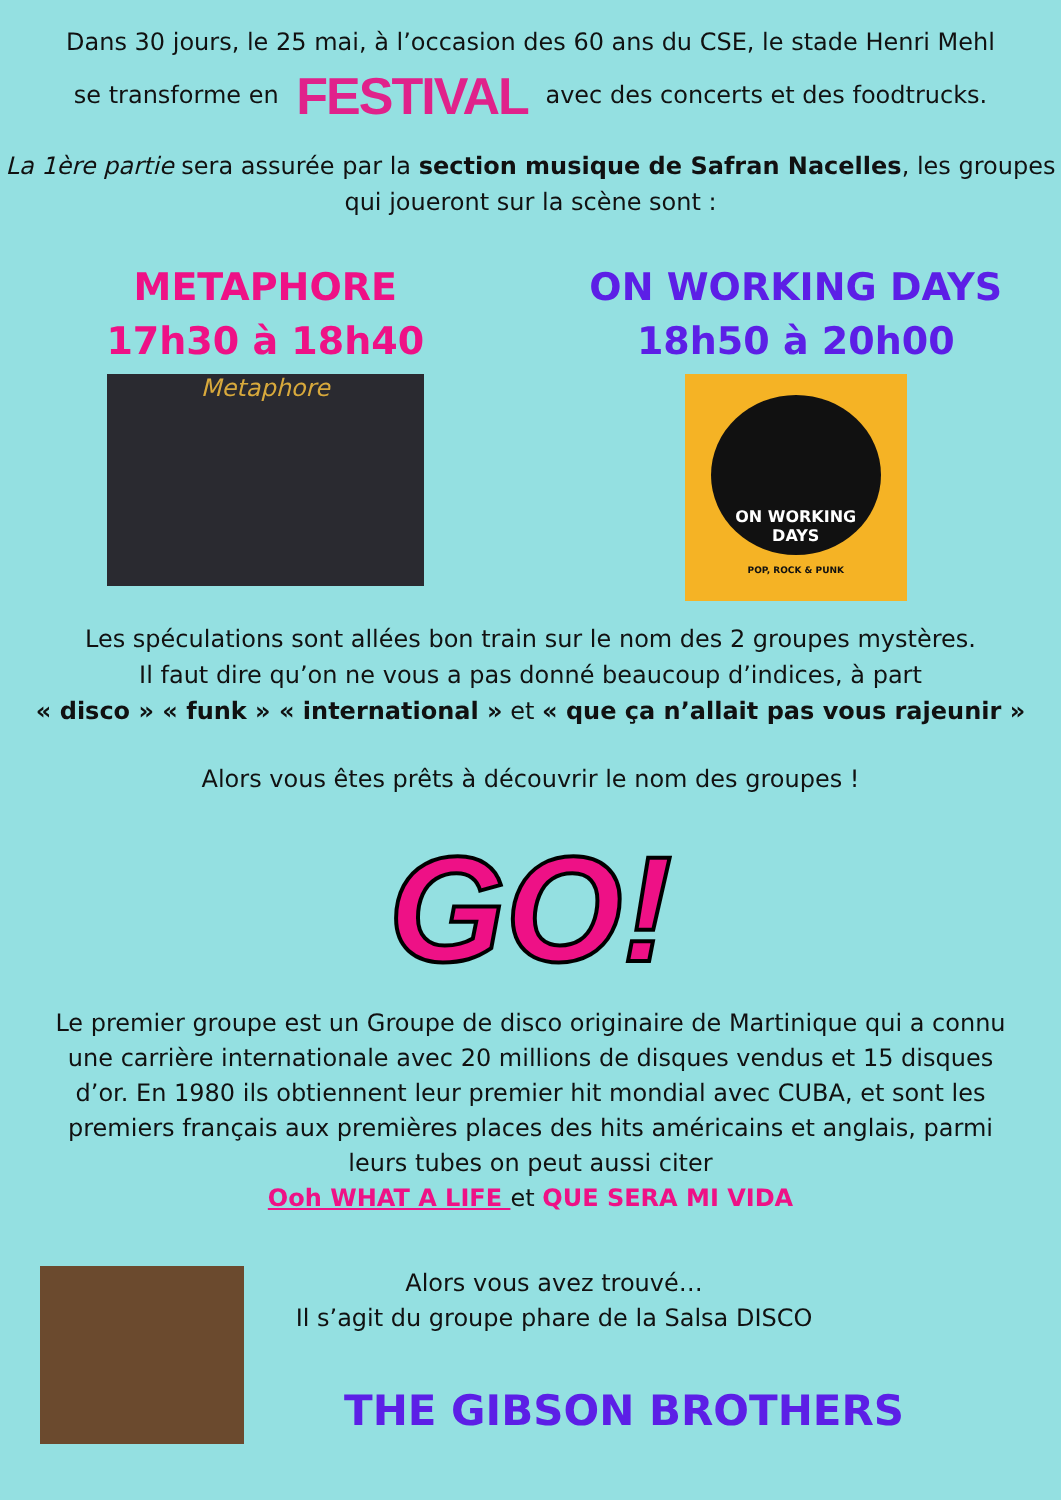Dans 30 jours, le 25 mai, à l’occasion des 60 ans du CSE, le stade Henri Mehl
se transforme en FESTIVAL avec des concerts et des foodtrucks.
La 1ère partie sera assurée par la section musique de Safran Nacelles, les groupes qui joueront sur la scène sont :
METAPHORE
17h30 à 18h40
Metaphore
ON WORKING DAYS
18h50 à 20h00
ON WORKING
DAYS
POP, ROCK & PUNK
Les spéculations sont allées bon train sur le nom des 2 groupes mystères.
Il faut dire qu’on ne vous a pas donné beaucoup d’indices, à part
« disco » « funk » « international » et « que ça n’allait pas vous rajeunir »
Alors vous êtes prêts à découvrir le nom des groupes !
GO!
Le premier groupe est un Groupe de disco originaire de Martinique qui a connu une carrière internationale avec 20 millions de disques vendus et 15 disques d’or. En 1980 ils obtiennent leur premier hit mondial avec CUBA, et sont les premiers français aux premières places des hits américains et anglais, parmi leurs tubes on peut aussi citer
Ooh WHAT A LIFE et QUE SERA MI VIDA
Alors vous avez trouvé…
Il s’agit du groupe phare de la Salsa DISCO
THE GIBSON BROTHERS